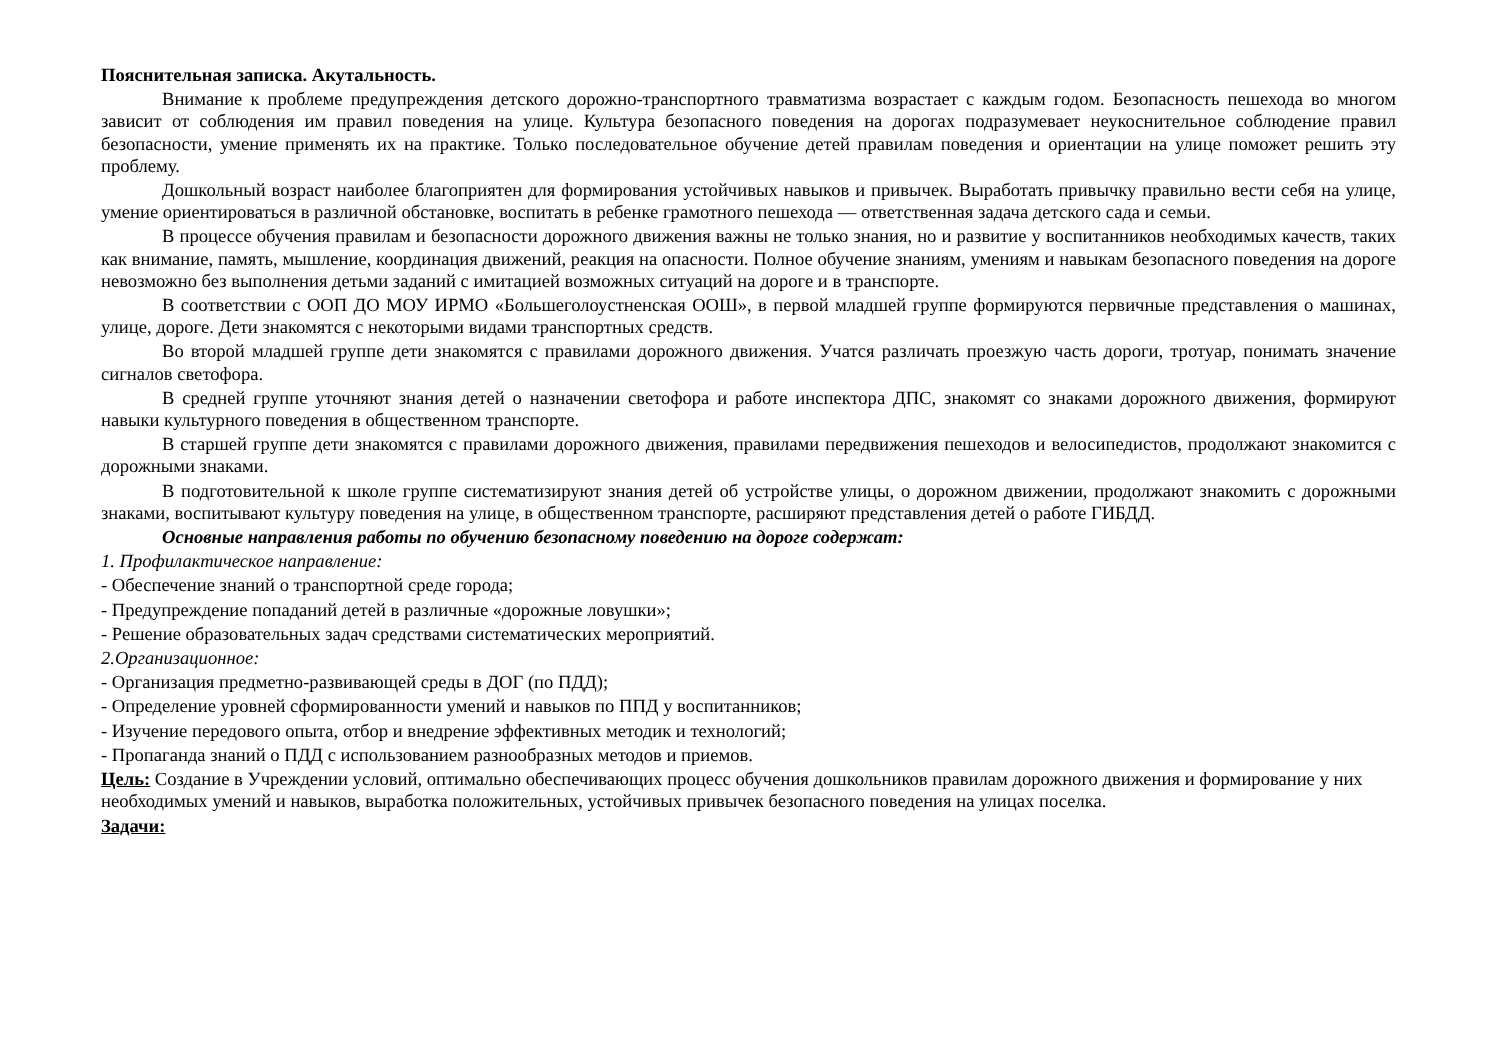Пояснительная записка. Акутальность.
Внимание к проблеме предупреждения детского дорожно-транспортного травматизма возрастает с каждым годом. Безопасность пешехода во многом зависит от соблюдения им правил поведения на улице. Культура безопасного поведения на дорогах подразумевает неукоснительное соблюдение правил безопасности, умение применять их на практике. Только последовательное обучение детей правилам поведения и ориентации на улице поможет решить эту проблему.
Дошкольный возраст наиболее благоприятен для формирования устойчивых навыков и привычек. Выработать привычку правильно вести себя на улице, умение ориентироваться в различной обстановке, воспитать в ребенке грамотного пешехода — ответственная задача детского сада и семьи.
В процессе обучения правилам и безопасности дорожного движения важны не только знания, но и развитие у воспитанников необходимых качеств, таких как внимание, память, мышление, координация движений, реакция на опасности. Полное обучение знаниям, умениям и навыкам безопасного поведения на дороге невозможно без выполнения детьми заданий с имитацией возможных ситуаций на дороге и в транспорте.
В соответствии с ООП ДО МОУ ИРМО «Большеголоустненская ООШ», в первой младшей группе формируются первичные представления о машинах, улице, дороге. Дети знакомятся с некоторыми видами транспортных средств.
Во второй младшей группе дети знакомятся с правилами дорожного движения. Учатся различать проезжую часть дороги, тротуар, понимать значение сигналов светофора.
В средней группе уточняют знания детей о назначении светофора и работе инспектора ДПС, знакомят со знаками дорожного движения, формируют навыки культурного поведения в общественном транспорте.
В старшей группе дети знакомятся с правилами дорожного движения, правилами передвижения пешеходов и велосипедистов, продолжают знакомится с дорожными знаками.
В подготовительной к школе группе систематизируют знания детей об устройстве улицы, о дорожном движении, продолжают знакомить с дорожными знаками, воспитывают культуру поведения на улице, в общественном транспорте, расширяют представления детей о работе ГИБДД.
Основные направления работы по обучению безопасному поведению на дороге содержат:
1. Профилактическое направление:
- Обеспечение знаний о транспортной среде города;
- Предупреждение попаданий детей в различные «дорожные ловушки»;
- Решение образовательных задач средствами систематических мероприятий.
2.Организационное:
- Организация предметно-развивающей среды в ДОГ (по ПДД);
- Определение уровней сформированности умений и навыков по ППД у воспитанников;
- Изучение передового опыта, отбор и внедрение эффективных методик и технологий;
- Пропаганда знаний о ПДД с использованием разнообразных методов и приемов.
Цель: Создание в Учреждении условий, оптимально обеспечивающих процесс обучения дошкольников правилам дорожного движения и формирование у них необходимых умений и навыков, выработка положительных, устойчивых привычек безопасного поведения на улицах поселка.
Задачи: